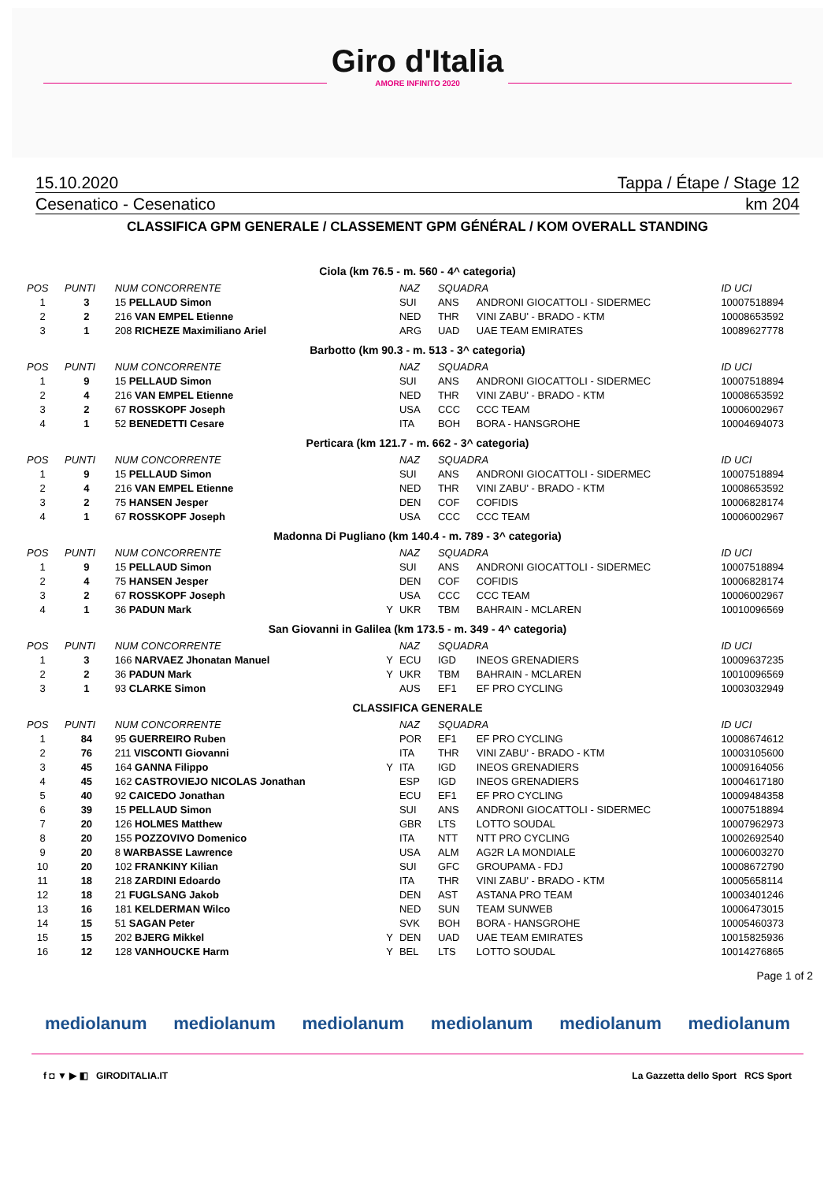Giro d'Italia
AMORE INFINITO 2020
15.10.2020 Tappa / Étape / Stage 12
Cesenatico - Cesenatico km 204
CLASSIFICA GPM GENERALE / CLASSEMENT GPM GÉNÉRAL / KOM OVERALL STANDING
| Ciola (km 76.5 - m. 560 - 4^ categoria) | | | | | | | |
| POS | PUNTI | NUM CONCORRENTE | | NAZ | SQUADRA | | ID UCI |
| 1 | 3 | 15 PELLAUD Simon | | SUI | ANS | ANDRONI GIOCATTOLI - SIDERMEC | 10007518894 |
| 2 | 2 | 216 VAN EMPEL Etienne | | NED | THR | VINI ZABU' - BRADO - KTM | 10008653592 |
| 3 | 1 | 208 RICHEZE Maximiliano Ariel | | ARG | UAD | UAE TEAM EMIRATES | 10089627778 |
| Barbotto (km 90.3 - m. 513 - 3^ categoria) | | | | | | | |
| POS | PUNTI | NUM CONCORRENTE | | NAZ | SQUADRA | | ID UCI |
| 1 | 9 | 15 PELLAUD Simon | | SUI | ANS | ANDRONI GIOCATTOLI - SIDERMEC | 10007518894 |
| 2 | 4 | 216 VAN EMPEL Etienne | | NED | THR | VINI ZABU' - BRADO - KTM | 10008653592 |
| 3 | 2 | 67 ROSSKOPF Joseph | | USA | CCC | CCC TEAM | 10006002967 |
| 4 | 1 | 52 BENEDETTI Cesare | | ITA | BOH | BORA - HANSGROHE | 10004694073 |
| Perticara (km 121.7 - m. 662 - 3^ categoria) | | | | | | | |
| POS | PUNTI | NUM CONCORRENTE | | NAZ | SQUADRA | | ID UCI |
| 1 | 9 | 15 PELLAUD Simon | | SUI | ANS | ANDRONI GIOCATTOLI - SIDERMEC | 10007518894 |
| 2 | 4 | 216 VAN EMPEL Etienne | | NED | THR | VINI ZABU' - BRADO - KTM | 10008653592 |
| 3 | 2 | 75 HANSEN Jesper | | DEN | COF | COFIDIS | 10006828174 |
| 4 | 1 | 67 ROSSKOPF Joseph | | USA | CCC | CCC TEAM | 10006002967 |
| Madonna Di Pugliano (km 140.4 - m. 789 - 3^ categoria) | | | | | | | |
| POS | PUNTI | NUM CONCORRENTE | | NAZ | SQUADRA | | ID UCI |
| 1 | 9 | 15 PELLAUD Simon | | SUI | ANS | ANDRONI GIOCATTOLI - SIDERMEC | 10007518894 |
| 2 | 4 | 75 HANSEN Jesper | | DEN | COF | COFIDIS | 10006828174 |
| 3 | 2 | 67 ROSSKOPF Joseph | | USA | CCC | CCC TEAM | 10006002967 |
| 4 | 1 | 36 PADUN Mark | Y | UKR | TBM | BAHRAIN - MCLAREN | 10010096569 |
| San Giovanni in Galilea (km 173.5 - m. 349 - 4^ categoria) | | | | | | | |
| POS | PUNTI | NUM CONCORRENTE | | NAZ | SQUADRA | | ID UCI |
| 1 | 3 | 166 NARVAEZ Jhonatan Manuel | Y | ECU | IGD | INEOS GRENADIERS | 10009637235 |
| 2 | 2 | 36 PADUN Mark | Y | UKR | TBM | BAHRAIN - MCLAREN | 10010096569 |
| 3 | 1 | 93 CLARKE Simon | | AUS | EF1 | EF PRO CYCLING | 10003032949 |
| CLASSIFICA GENERALE | | | | | | | |
| POS | PUNTI | NUM CONCORRENTE | | NAZ | SQUADRA | | ID UCI |
| 1 | 84 | 95 GUERREIRO Ruben | | POR | EF1 | EF PRO CYCLING | 10008674612 |
| 2 | 76 | 211 VISCONTI Giovanni | | ITA | THR | VINI ZABU' - BRADO - KTM | 10003105600 |
| 3 | 45 | 164 GANNA Filippo | Y | ITA | IGD | INEOS GRENADIERS | 10009164056 |
| 4 | 45 | 162 CASTROVIEJO NICOLAS Jonathan | | ESP | IGD | INEOS GRENADIERS | 10004617180 |
| 5 | 40 | 92 CAICEDO Jonathan | | ECU | EF1 | EF PRO CYCLING | 10009484358 |
| 6 | 39 | 15 PELLAUD Simon | | SUI | ANS | ANDRONI GIOCATTOLI - SIDERMEC | 10007518894 |
| 7 | 20 | 126 HOLMES Matthew | | GBR | LTS | LOTTO SOUDAL | 10007962973 |
| 8 | 20 | 155 POZZOVIVO Domenico | | ITA | NTT | NTT PRO CYCLING | 10002692540 |
| 9 | 20 | 8 WARBASSE Lawrence | | USA | ALM | AG2R LA MONDIALE | 10006003270 |
| 10 | 20 | 102 FRANKINY Kilian | | SUI | GFC | GROUPAMA - FDJ | 10008672790 |
| 11 | 18 | 218 ZARDINI Edoardo | | ITA | THR | VINI ZABU' - BRADO - KTM | 10005658114 |
| 12 | 18 | 21 FUGLSANG Jakob | | DEN | AST | ASTANA PRO TEAM | 10003401246 |
| 13 | 16 | 181 KELDERMAN Wilco | | NED | SUN | TEAM SUNWEB | 10006473015 |
| 14 | 15 | 51 SAGAN Peter | | SVK | BOH | BORA - HANSGROHE | 10005460373 |
| 15 | 15 | 202 BJERG Mikkel | Y | DEN | UAD | UAE TEAM EMIRATES | 10015825936 |
| 16 | 12 | 128 VANHOUCKE Harm | Y | BEL | LTS | LOTTO SOUDAL | 10014276865 |
Page 1 of 2
mediolanum mediolanum mediolanum mediolanum mediolanum mediolanum
f ◘ ▼ ▶ ◧ GIRODITALIA.IT La Gazzetta dello Sport RCS Sport